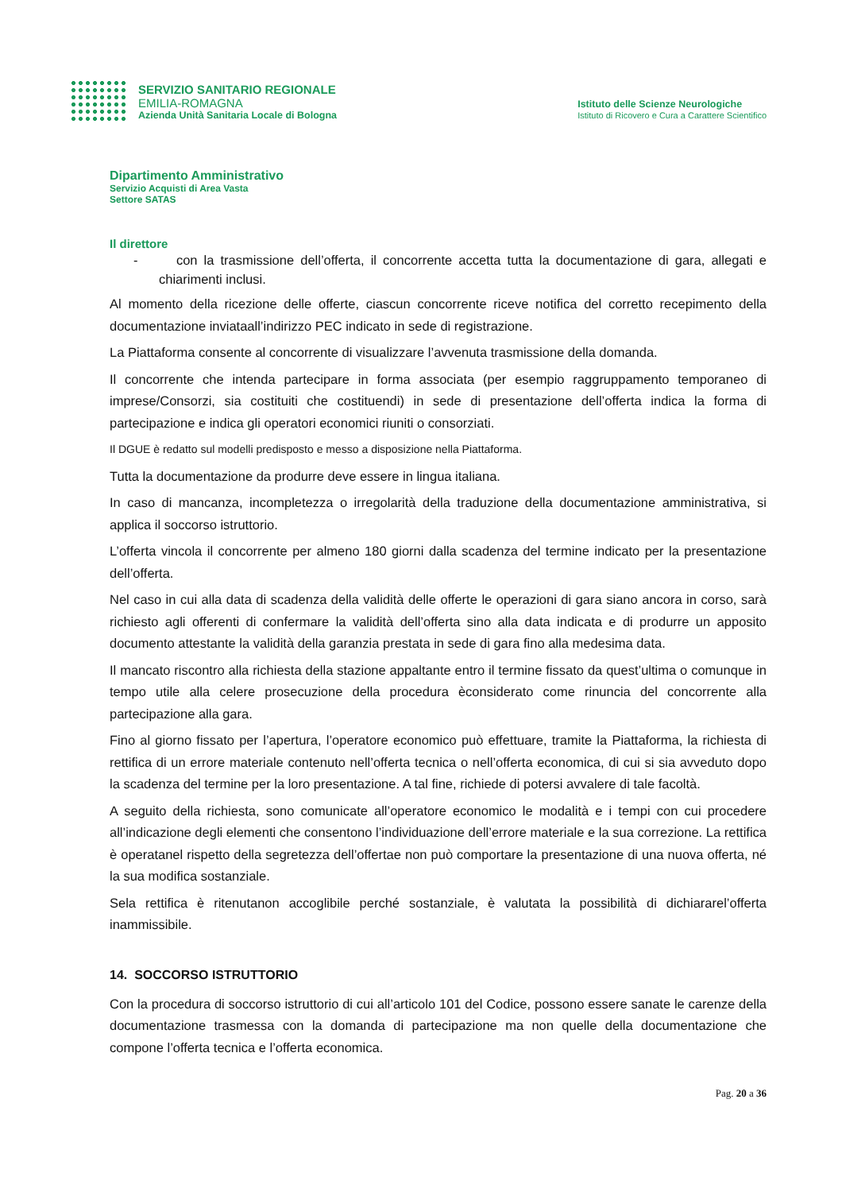SERVIZIO SANITARIO REGIONALE
EMILIA-ROMAGNA
Azienda Unità Sanitaria Locale di Bologna
Istituto delle Scienze Neurologiche
Istituto di Ricovero e Cura a Carattere Scientifico
Dipartimento Amministrativo
Servizio Acquisti di Area Vasta
Settore SATAS
Il direttore
- con la trasmissione dell’offerta, il concorrente accetta tutta la documentazione di gara, allegati e chiarimenti inclusi.
Al momento della ricezione delle offerte, ciascun concorrente riceve notifica del corretto recepimento della documentazione inviataall’indirizzo PEC indicato in sede di registrazione.
La Piattaforma consente al concorrente di visualizzare l’avvenuta trasmissione della domanda.
Il concorrente che intenda partecipare in forma associata (per esempio raggruppamento temporaneo di imprese/Consorzi, sia costituiti che costituendi) in sede di presentazione dell’offerta indica la forma di partecipazione e indica gli operatori economici riuniti o consorziati.
Il DGUE è redatto sul modelli predisposto e messo a disposizione nella Piattaforma.
Tutta la documentazione da produrre deve essere in lingua italiana.
In caso di mancanza, incompletezza o irregolarità della traduzione della documentazione amministrativa, si applica il soccorso istruttorio.
L’offerta vincola il concorrente per almeno 180 giorni dalla scadenza del termine indicato per la presentazione dell’offerta.
Nel caso in cui alla data di scadenza della validità delle offerte le operazioni di gara siano ancora in corso, sarà richiesto agli offerenti di confermare la validità dell’offerta sino alla data indicata e di produrre un apposito documento attestante la validità della garanzia prestata in sede di gara fino alla medesima data.
Il mancato riscontro alla richiesta della stazione appaltante entro il termine fissato da quest’ultima o comunque in tempo utile alla celere prosecuzione della procedura èconsiderato come rinuncia del concorrente alla partecipazione alla gara.
Fino al giorno fissato per l’apertura, l’operatore economico può effettuare, tramite la Piattaforma, la richiesta di rettifica di un errore materiale contenuto nell’offerta tecnica o nell’offerta economica, di cui si sia avveduto dopo la scadenza del termine per la loro presentazione. A tal fine, richiede di potersi avvalere di tale facoltà.
A seguito della richiesta, sono comunicate all’operatore economico le modalità e i tempi con cui procedere all’indicazione degli elementi che consentono l’individuazione dell’errore materiale e la sua correzione. La rettifica è operatanel rispetto della segretezza dell’offertae non può comportare la presentazione di una nuova offerta, né la sua modifica sostanziale.
Sela rettifica è ritenutanon accoglibile perché sostanziale, è valutata la possibilità di dichiararel’offerta inammissibile.
14. SOCCORSO ISTRUTTORIO
Con la procedura di soccorso istruttorio di cui all’articolo 101 del Codice, possono essere sanate le carenze della documentazione trasmessa con la domanda di partecipazione ma non quelle della documentazione che compone l’offerta tecnica e l’offerta economica.
Pag. 20 a 36